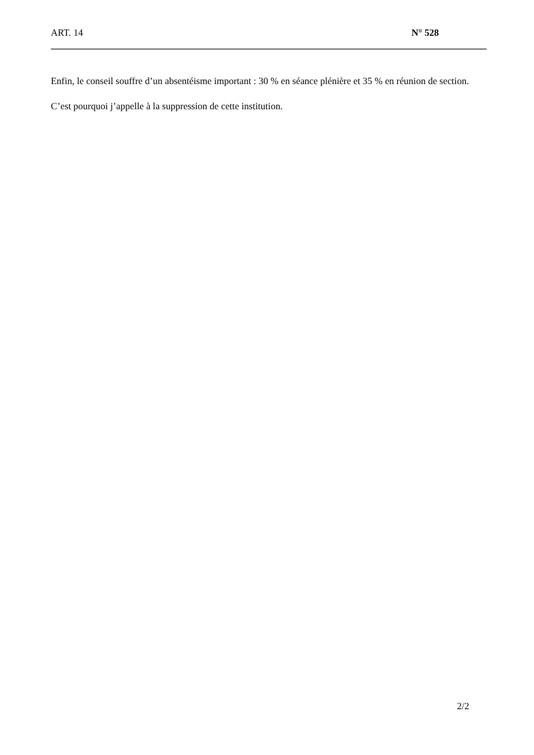ART. 14 N° 528
Enfin, le conseil souffre d’un absentéisme important : 30 % en séance plénière et 35 % en réunion de section.
C’est pourquoi j’appelle à la suppression de cette institution.
2/2